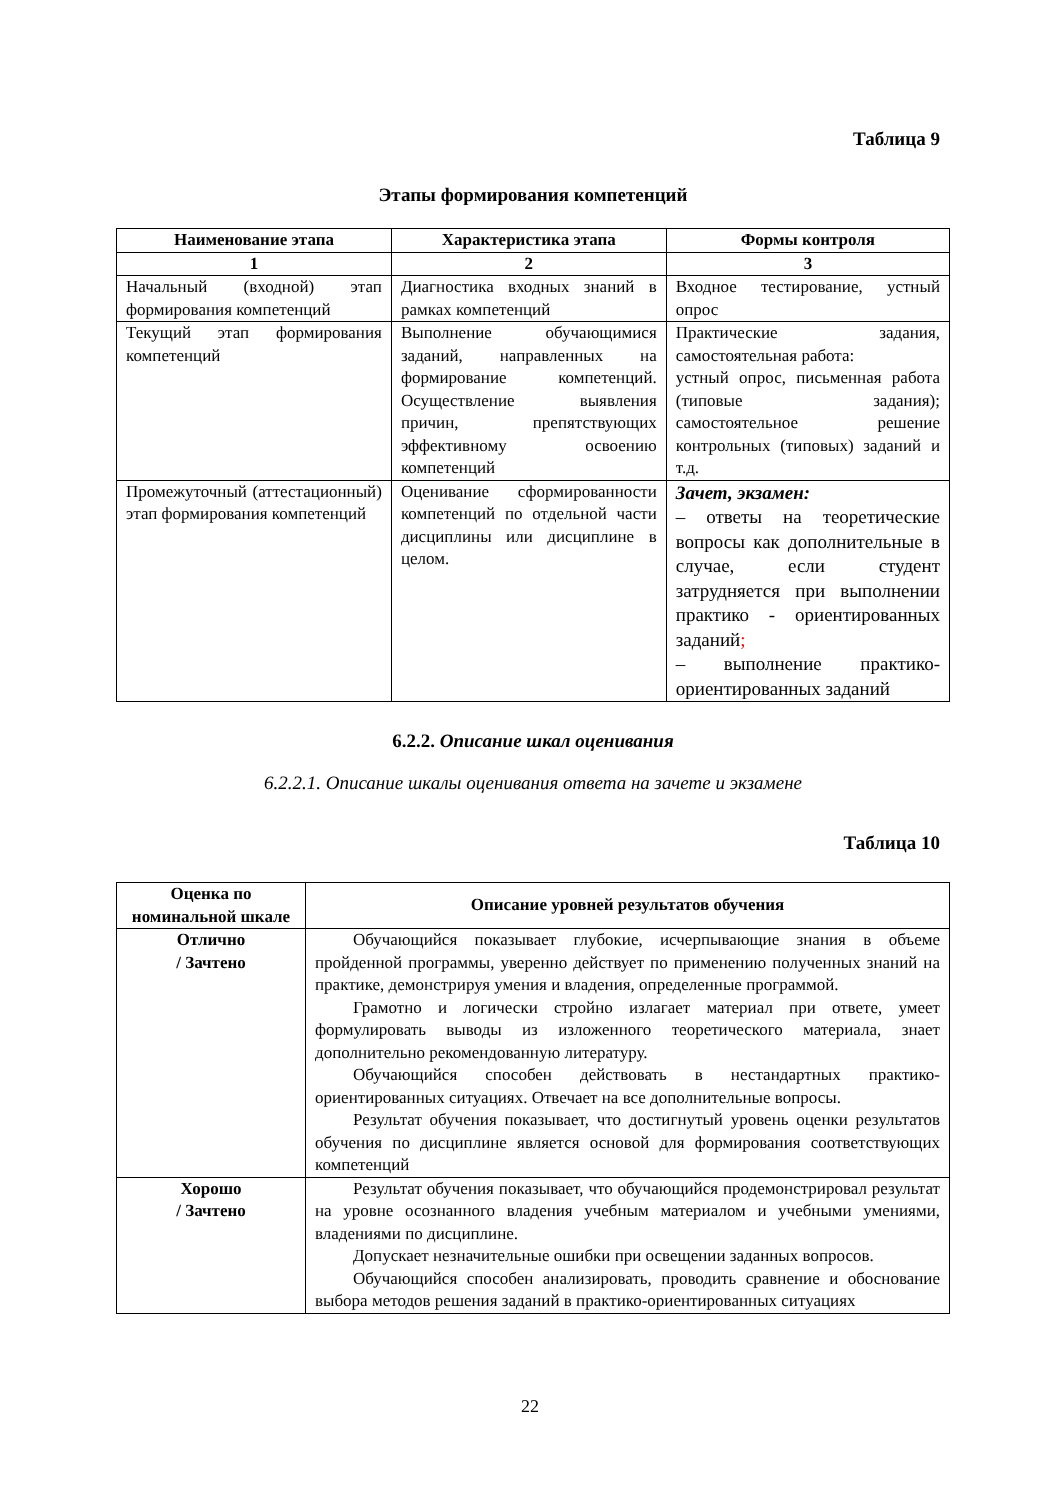Таблица 9
Этапы формирования компетенций
| Наименование этапа | Характеристика этапа | Формы контроля |
| --- | --- | --- |
| 1 | 2 | 3 |
| Начальный (входной) этап формирования компетенций | Диагностика входных знаний в рамках компетенций | Входное тестирование, устный опрос |
| Текущий этап формирования компетенций | Выполнение обучающимися заданий, направленных на формирование компетенций. Осуществление выявления причин, препятствующих эффективному освоению компетенций | Практические задания, самостоятельная работа: устный опрос, письменная работа (типовые задания); самостоятельное решение контрольных (типовых) заданий и т.д. |
| Промежуточный (аттестационный) этап формирования компетенций | Оценивание сформированности компетенций по отдельной части дисциплины или дисциплине в целом. | Зачет, экзамен: – ответы на теоретические вопросы как дополнительные в случае, если студент затрудняется при выполнении практико - ориентированных заданий ; – выполнение практико-ориентированных заданий |
6.2.2. Описание шкал оценивания
6.2.2.1. Описание шкалы оценивания ответа на зачете и экзамене
Таблица 10
| Оценка по номинальной шкале | Описание уровней результатов обучения |
| --- | --- |
| Отлично / Зачтено | Обучающийся показывает глубокие, исчерпывающие знания в объеме пройденной программы, уверенно действует по применению полученных знаний на практике, демонстрируя умения и владения, определенные программой. Грамотно и логически стройно излагает материал при ответе, умеет формулировать выводы из изложенного теоретического материала, знает дополнительно рекомендованную литературу. Обучающийся способен действовать в нестандартных практико-ориентированных ситуациях. Отвечает на все дополнительные вопросы. Результат обучения показывает, что достигнутый уровень оценки результатов обучения по дисциплине является основой для формирования соответствующих компетенций |
| Хорошо / Зачтено | Результат обучения показывает, что обучающийся продемонстрировал результат на уровне осознанного владения учебным материалом и учебными умениями, владениями по дисциплине. Допускает незначительные ошибки при освещении заданных вопросов. Обучающийся способен анализировать, проводить сравнение и обоснование выбора методов решения заданий в практико-ориентированных ситуациях |
22